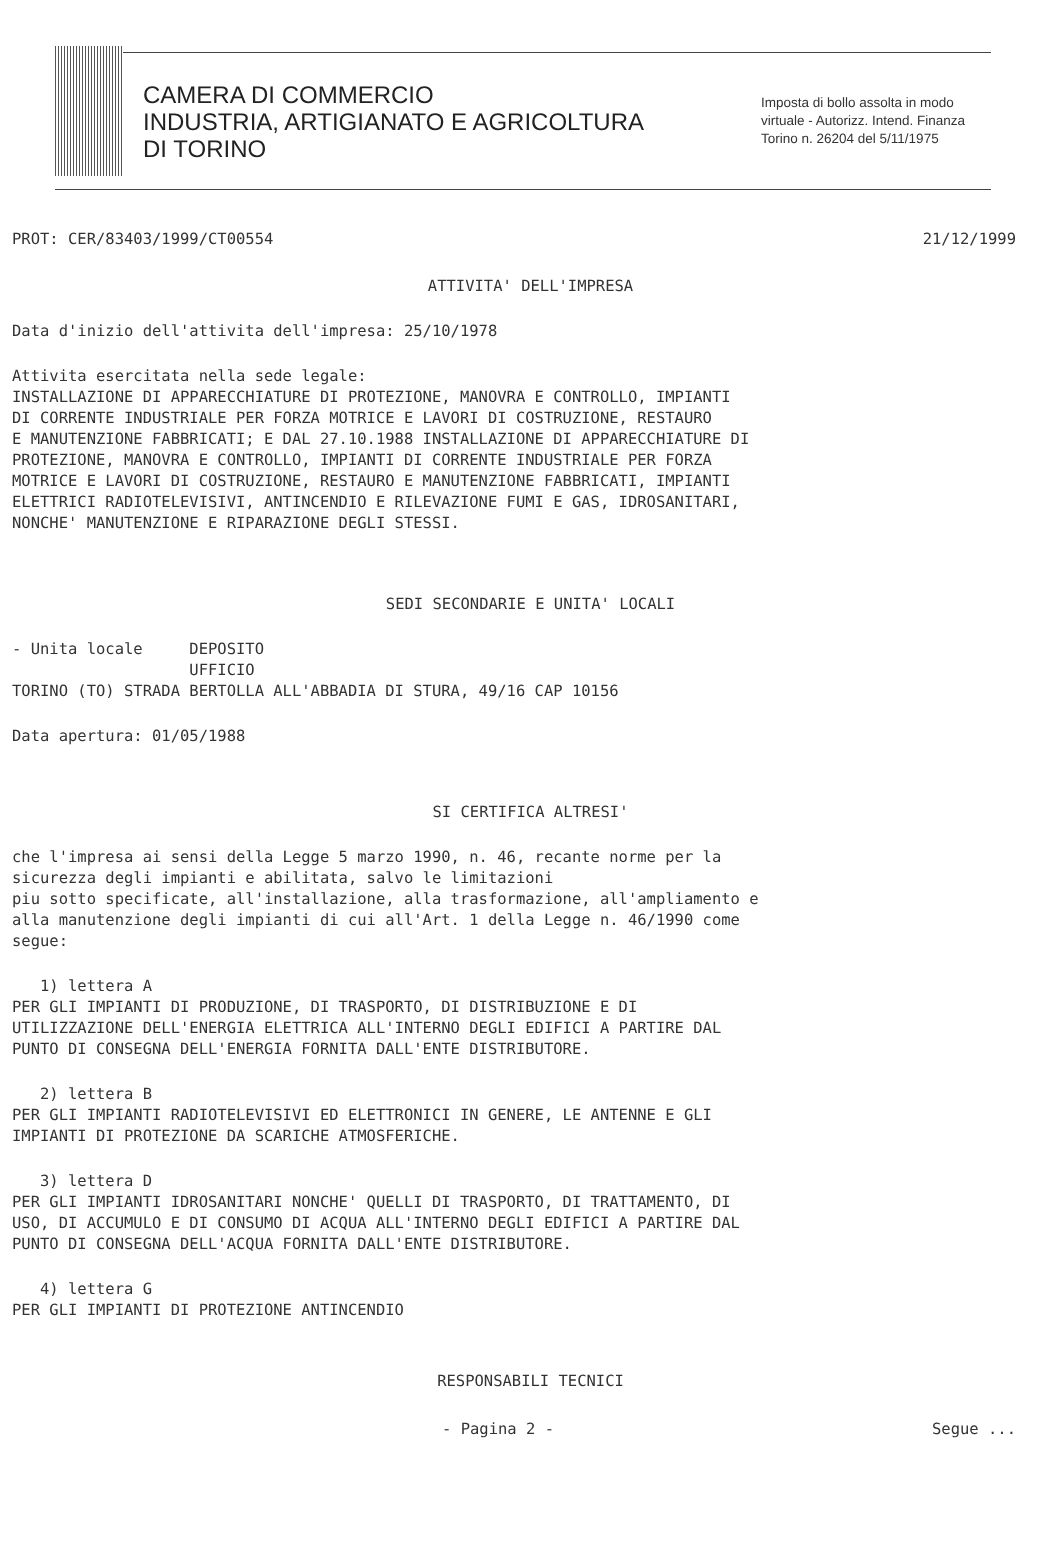CAMERA DI COMMERCIO
INDUSTRIA, ARTIGIANATO E AGRICOLTURA
DI TORINO
Imposta di bollo assolta in modo virtuale - Autorizz. Intend. Finanza Torino n. 26204 del 5/11/1975
PROT: CER/83403/1999/CT00554 21/12/1999
ATTIVITA' DELL'IMPRESA
Data d'inizio dell'attivita dell'impresa: 25/10/1978
Attivita esercitata nella sede legale: INSTALLAZIONE DI APPARECCHIATURE DI PROTEZIONE, MANOVRA E CONTROLLO, IMPIANTI DI CORRENTE INDUSTRIALE PER FORZA MOTRICE E LAVORI DI COSTRUZIONE, RESTAURO E MANUTENZIONE FABBRICATI; E DAL 27.10.1988 INSTALLAZIONE DI APPARECCHIATURE DI PROTEZIONE, MANOVRA E CONTROLLO, IMPIANTI DI CORRENTE INDUSTRIALE PER FORZA MOTRICE E LAVORI DI COSTRUZIONE, RESTAURO E MANUTENZIONE FABBRICATI, IMPIANTI ELETTRICI RADIOTELEVISIVI, ANTINCENDIO E RILEVAZIONE FUMI E GAS, IDROSANITARI, NONCHE' MANUTENZIONE E RIPARAZIONE DEGLI STESSI.
SEDI SECONDARIE E UNITA' LOCALI
- Unita locale DEPOSITO UFFICIO TORINO (TO) STRADA BERTOLLA ALL'ABBADIA DI STURA, 49/16 CAP 10156
Data apertura: 01/05/1988
SI CERTIFICA ALTRESI'
che l'impresa ai sensi della Legge 5 marzo 1990, n. 46, recante norme per la sicurezza degli impianti e abilitata, salvo le limitazioni piu sotto specificate, all'installazione, alla trasformazione, all'ampliamento e alla manutenzione degli impianti di cui all'Art. 1 della Legge n. 46/1990 come segue:
1) lettera A PER GLI IMPIANTI DI PRODUZIONE, DI TRASPORTO, DI DISTRIBUZIONE E DI UTILIZZAZIONE DELL'ENERGIA ELETTRICA ALL'INTERNO DEGLI EDIFICI A PARTIRE DAL PUNTO DI CONSEGNA DELL'ENERGIA FORNITA DALL'ENTE DISTRIBUTORE.
2) lettera B PER GLI IMPIANTI RADIOTELEVISIVI ED ELETTRONICI IN GENERE, LE ANTENNE E GLI IMPIANTI DI PROTEZIONE DA SCARICHE ATMOSFERICHE.
3) lettera D PER GLI IMPIANTI IDROSANITARI NONCHE' QUELLI DI TRASPORTO, DI TRATTAMENTO, DI USO, DI ACCUMULO E DI CONSUMO DI ACQUA ALL'INTERNO DEGLI EDIFICI A PARTIRE DAL PUNTO DI CONSEGNA DELL'ACQUA FORNITA DALL'ENTE DISTRIBUTORE.
4) lettera G PER GLI IMPIANTI DI PROTEZIONE ANTINCENDIO
RESPONSABILI TECNICI
- Pagina 2 - Segue ...